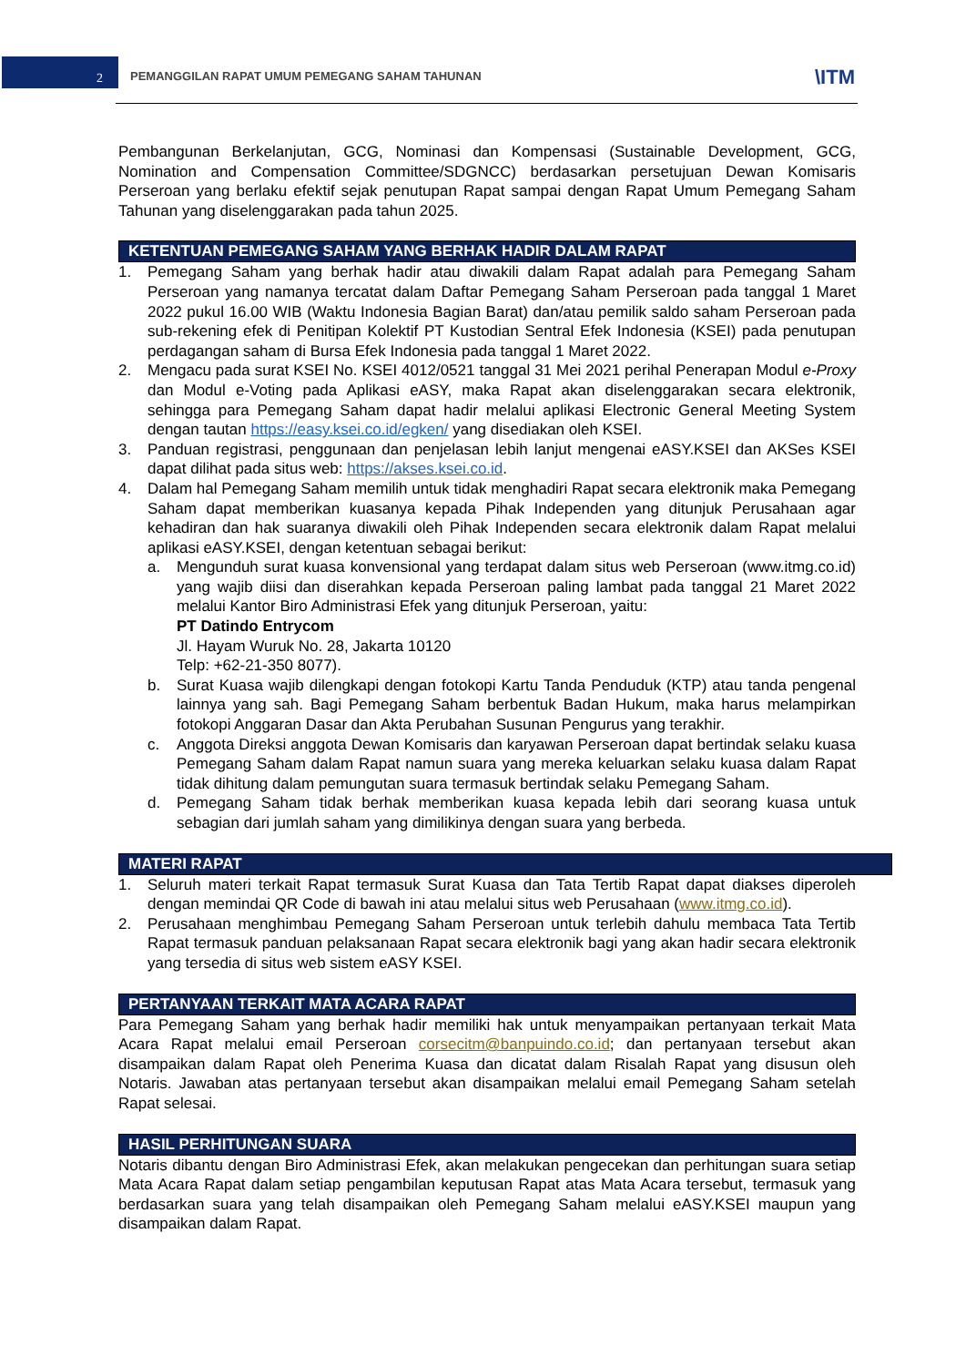2 PEMANGGILAN RAPAT UMUM PEMEGANG SAHAM TAHUNAN \ITM
Pembangunan Berkelanjutan, GCG, Nominasi dan Kompensasi (Sustainable Development, GCG, Nomination and Compensation Committee/SDGNCC) berdasarkan persetujuan Dewan Komisaris Perseroan yang berlaku efektif sejak penutupan Rapat sampai dengan Rapat Umum Pemegang Saham Tahunan yang diselenggarakan pada tahun 2025.
KETENTUAN PEMEGANG SAHAM YANG BERHAK HADIR DALAM RAPAT
1. Pemegang Saham yang berhak hadir atau diwakili dalam Rapat adalah para Pemegang Saham Perseroan yang namanya tercatat dalam Daftar Pemegang Saham Perseroan pada tanggal 1 Maret 2022 pukul 16.00 WIB (Waktu Indonesia Bagian Barat) dan/atau pemilik saldo saham Perseroan pada sub-rekening efek di Penitipan Kolektif PT Kustodian Sentral Efek Indonesia (KSEI) pada penutupan perdagangan saham di Bursa Efek Indonesia pada tanggal 1 Maret 2022.
2. Mengacu pada surat KSEI No. KSEI 4012/0521 tanggal 31 Mei 2021 perihal Penerapan Modul e-Proxy dan Modul e-Voting pada Aplikasi eASY, maka Rapat akan diselenggarakan secara elektronik, sehingga para Pemegang Saham dapat hadir melalui aplikasi Electronic General Meeting System dengan tautan https://easy.ksei.co.id/egken/ yang disediakan oleh KSEI.
3. Panduan registrasi, penggunaan dan penjelasan lebih lanjut mengenai eASY.KSEI dan AKSes KSEI dapat dilihat pada situs web: https://akses.ksei.co.id.
4. Dalam hal Pemegang Saham memilih untuk tidak menghadiri Rapat secara elektronik maka Pemegang Saham dapat memberikan kuasanya kepada Pihak Independen yang ditunjuk Perusahaan agar kehadiran dan hak suaranya diwakili oleh Pihak Independen secara elektronik dalam Rapat melalui aplikasi eASY.KSEI, dengan ketentuan sebagai berikut:
a. Mengunduh surat kuasa konvensional yang terdapat dalam situs web Perseroan (www.itmg.co.id) yang wajib diisi dan diserahkan kepada Perseroan paling lambat pada tanggal 21 Maret 2022 melalui Kantor Biro Administrasi Efek yang ditunjuk Perseroan, yaitu:
PT Datindo Entrycom
Jl. Hayam Wuruk No. 28, Jakarta 10120
Telp: +62-21-350 8077).
b. Surat Kuasa wajib dilengkapi dengan fotokopi Kartu Tanda Penduduk (KTP) atau tanda pengenal lainnya yang sah. Bagi Pemegang Saham berbentuk Badan Hukum, maka harus melampirkan fotokopi Anggaran Dasar dan Akta Perubahan Susunan Pengurus yang terakhir.
c. Anggota Direksi anggota Dewan Komisaris dan karyawan Perseroan dapat bertindak selaku kuasa Pemegang Saham dalam Rapat namun suara yang mereka keluarkan selaku kuasa dalam Rapat tidak dihitung dalam pemungutan suara termasuk bertindak selaku Pemegang Saham.
d. Pemegang Saham tidak berhak memberikan kuasa kepada lebih dari seorang kuasa untuk sebagian dari jumlah saham yang dimilikinya dengan suara yang berbeda.
MATERI RAPAT
1. Seluruh materi terkait Rapat termasuk Surat Kuasa dan Tata Tertib Rapat dapat diakses diperoleh dengan memindai QR Code di bawah ini atau melalui situs web Perusahaan (www.itmg.co.id).
2. Perusahaan menghimbau Pemegang Saham Perseroan untuk terlebih dahulu membaca Tata Tertib Rapat termasuk panduan pelaksanaan Rapat secara elektronik bagi yang akan hadir secara elektronik yang tersedia di situs web sistem eASY KSEI.
PERTANYAAN TERKAIT MATA ACARA RAPAT
Para Pemegang Saham yang berhak hadir memiliki hak untuk menyampaikan pertanyaan terkait Mata Acara Rapat melalui email Perseroan corsecitm@banpuindo.co.id; dan pertanyaan tersebut akan disampaikan dalam Rapat oleh Penerima Kuasa dan dicatat dalam Risalah Rapat yang disusun oleh Notaris. Jawaban atas pertanyaan tersebut akan disampaikan melalui email Pemegang Saham setelah Rapat selesai.
HASIL PERHITUNGAN SUARA
Notaris dibantu dengan Biro Administrasi Efek, akan melakukan pengecekan dan perhitungan suara setiap Mata Acara Rapat dalam setiap pengambilan keputusan Rapat atas Mata Acara tersebut, termasuk yang berdasarkan suara yang telah disampaikan oleh Pemegang Saham melalui eASY.KSEI maupun yang disampaikan dalam Rapat.